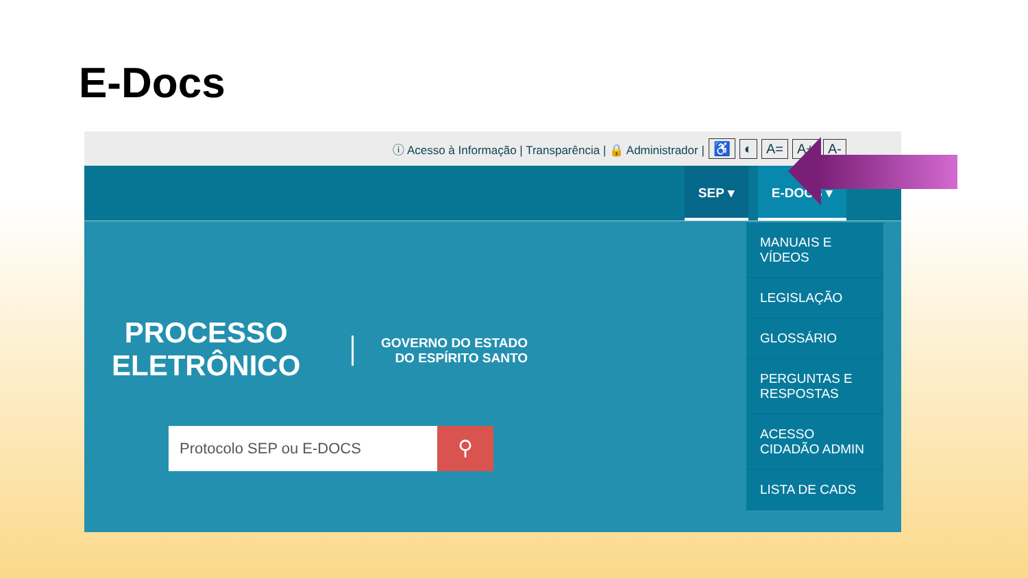E-Docs
ⓘ Acesso à Informação | Transparência | 🔒 Administrador | ♿ ◐ A= A+ A-
SEP ▾ E-DOCS ▾
PROCESSO
ELETRÔNICO
GOVERNO DO ESTADO
DO ESPÍRITO SANTO
Protocolo SEP ou E-DOCS
⚲
MANUAIS E VÍDEOS
LEGISLAÇÃO
GLOSSÁRIO
PERGUNTAS E RESPOSTAS
ACESSO CIDADÃO ADMIN
LISTA DE CADS